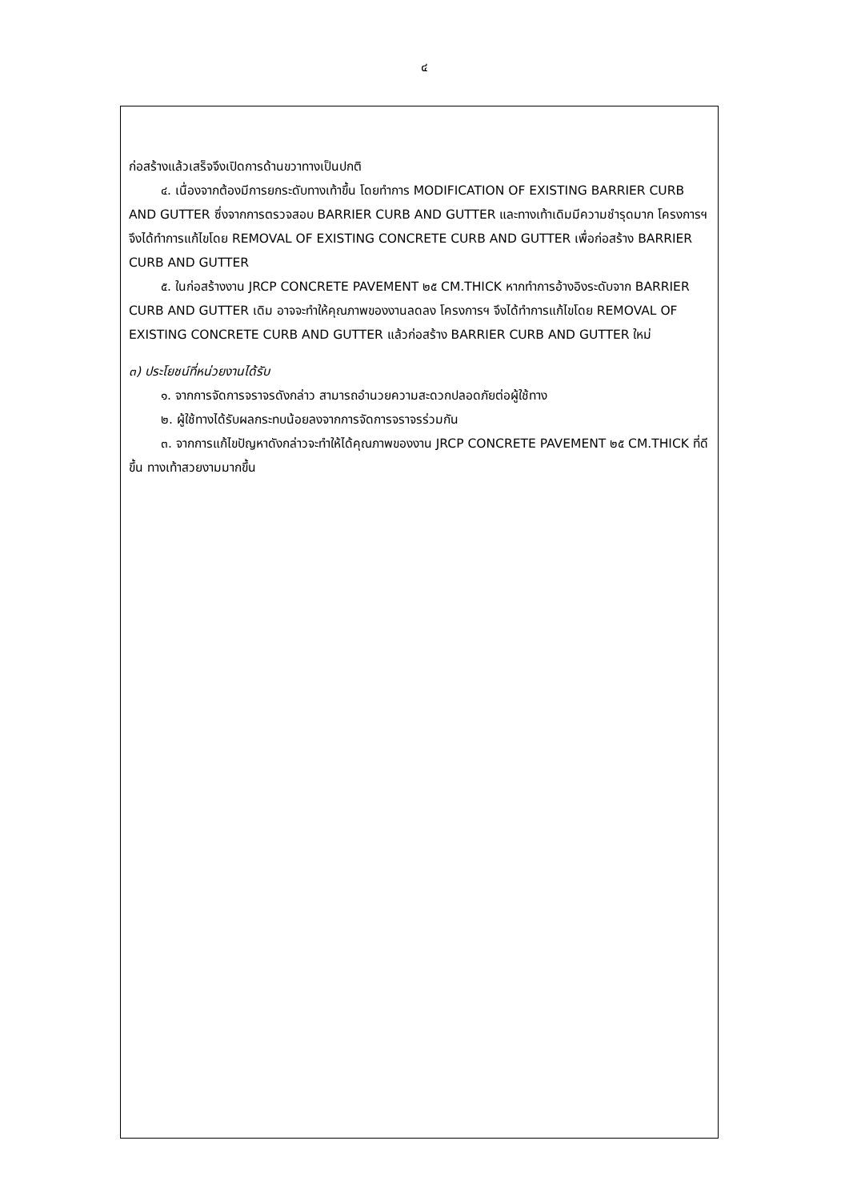๔
ก่อสร้างแล้วเสร็จจึงเปิดการด้านขวาทางเป็นปกติ
๔. เนื่องจากต้องมีการยกระดับทางเท้าขึ้น โดยทำการ MODIFICATION OF EXISTING BARRIER CURB AND GUTTER ซึ่งจากการตรวจสอบ BARRIER CURB AND GUTTER และทางเท้าเดิมมีความชำรุดมาก โครงการฯ จึงได้ทำการแก้ไขโดย REMOVAL OF EXISTING CONCRETE CURB AND GUTTER เพื่อก่อสร้าง BARRIER CURB AND GUTTER
๕. ในก่อสร้างงาน JRCP CONCRETE PAVEMENT ๒๕ CM.THICK หากทำการอ้างอิงระดับจาก BARRIER CURB AND GUTTER เดิม อาจจะทำให้คุณภาพของงานลดลง โครงการฯ จึงได้ทำการแก้ไขโดย REMOVAL OF EXISTING CONCRETE CURB AND GUTTER แล้วก่อสร้าง BARRIER CURB AND GUTTER ใหม่
๓) ประโยชน์ที่หน่วยงานได้รับ
๑. จากการจัดการจราจรดังกล่าว สามารถอำนวยความสะดวกปลอดภัยต่อผู้ใช้ทาง
๒. ผู้ใช้ทางได้รับผลกระทบน้อยลงจากการจัดการจราจรร่วมกัน
๓. จากการแก้ไขปัญหาดังกล่าวจะทำให้ได้คุณภาพของงาน JRCP CONCRETE PAVEMENT ๒๕ CM.THICK ที่ดีขึ้น ทางเท้าสวยงามมากขึ้น